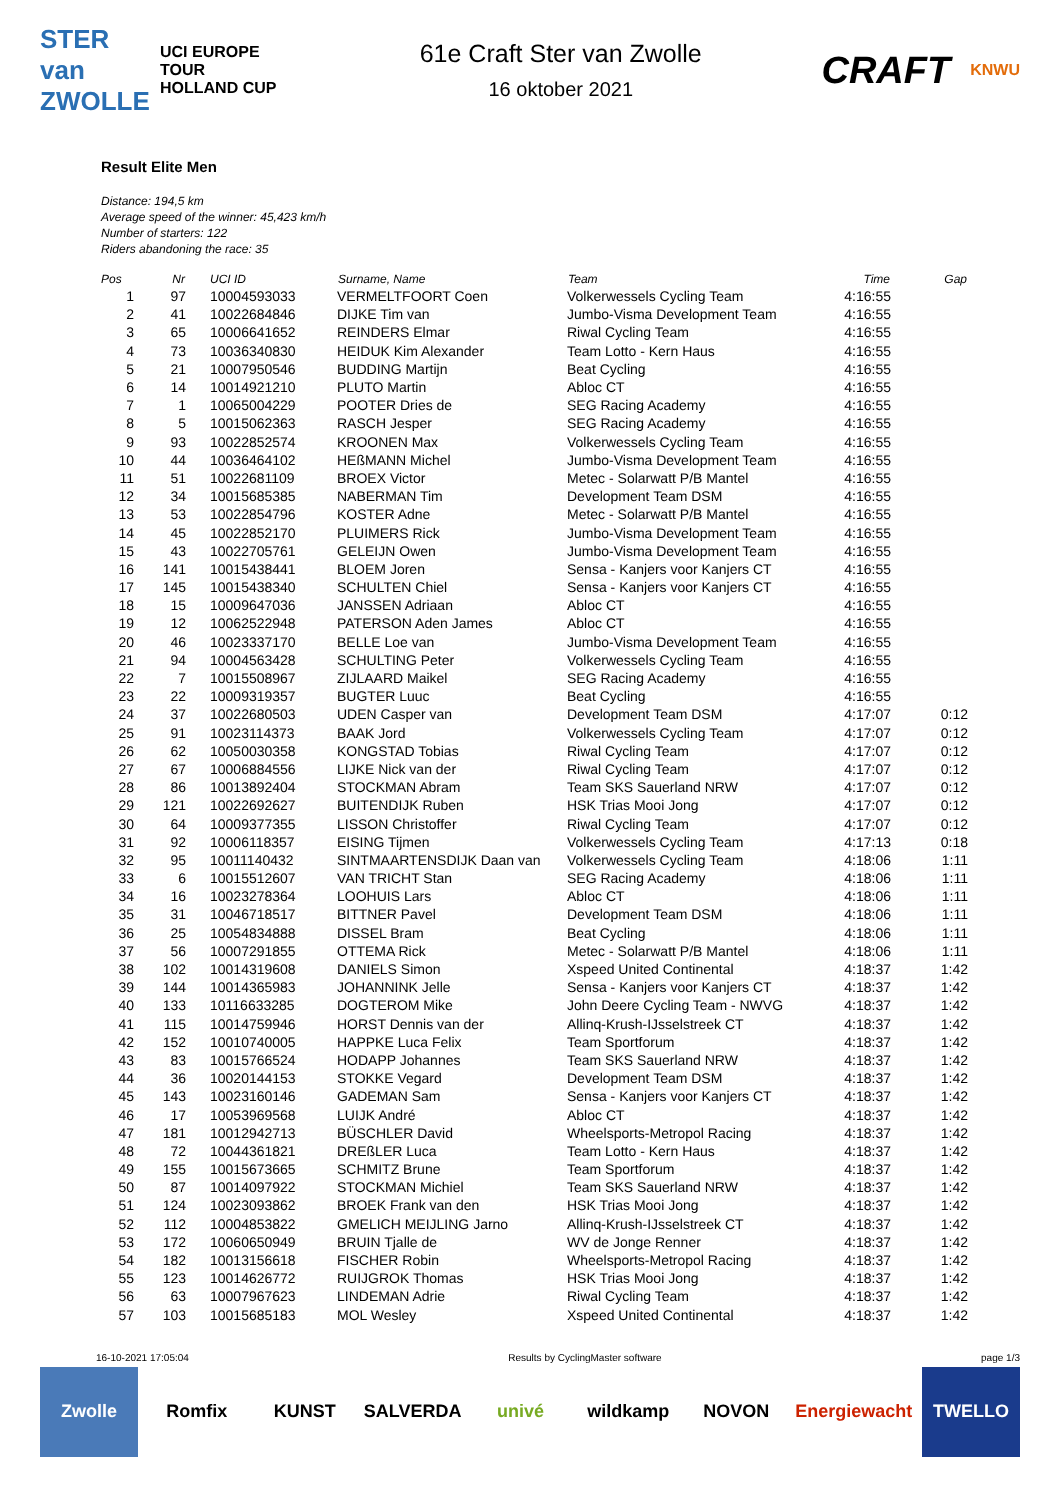STER van ZWOLLE
UCI EUROPE TOUR
HOLLAND CUP
61e Craft Ster van Zwolle
16 oktober 2021
CRAFT
KNWU
Result Elite Men
Distance: 194,5 km
Average speed of the winner: 45,423 km/h
Number of starters: 122
Riders abandoning the race: 35
| Pos | Nr | UCI ID | Surname, Name | Team | Time | Gap |
| --- | --- | --- | --- | --- | --- | --- |
| 1 | 97 | 10004593033 | VERMELTFOORT Coen | Volkerwessels Cycling Team | 4:16:55 | |
| 2 | 41 | 10022684846 | DIJKE Tim van | Jumbo-Visma Development Team | 4:16:55 | |
| 3 | 65 | 10006641652 | REINDERS Elmar | Riwal Cycling Team | 4:16:55 | |
| 4 | 73 | 10036340830 | HEIDUK Kim Alexander | Team Lotto - Kern Haus | 4:16:55 | |
| 5 | 21 | 10007950546 | BUDDING Martijn | Beat Cycling | 4:16:55 | |
| 6 | 14 | 10014921210 | PLUTO Martin | Abloc CT | 4:16:55 | |
| 7 | 1 | 10065004229 | POOTER Dries de | SEG Racing Academy | 4:16:55 | |
| 8 | 5 | 10015062363 | RASCH Jesper | SEG Racing Academy | 4:16:55 | |
| 9 | 93 | 10022852574 | KROONEN Max | Volkerwessels Cycling Team | 4:16:55 | |
| 10 | 44 | 10036464102 | HEßMANN Michel | Jumbo-Visma Development Team | 4:16:55 | |
| 11 | 51 | 10022681109 | BROEX Victor | Metec - Solarwatt P/B Mantel | 4:16:55 | |
| 12 | 34 | 10015685385 | NABERMAN Tim | Development Team DSM | 4:16:55 | |
| 13 | 53 | 10022854796 | KOSTER Adne | Metec - Solarwatt P/B Mantel | 4:16:55 | |
| 14 | 45 | 10022852170 | PLUIMERS Rick | Jumbo-Visma Development Team | 4:16:55 | |
| 15 | 43 | 10022705761 | GELEIJN Owen | Jumbo-Visma Development Team | 4:16:55 | |
| 16 | 141 | 10015438441 | BLOEM Joren | Sensa - Kanjers voor Kanjers CT | 4:16:55 | |
| 17 | 145 | 10015438340 | SCHULTEN Chiel | Sensa - Kanjers voor Kanjers CT | 4:16:55 | |
| 18 | 15 | 10009647036 | JANSSEN Adriaan | Abloc CT | 4:16:55 | |
| 19 | 12 | 10062522948 | PATERSON Aden James | Abloc CT | 4:16:55 | |
| 20 | 46 | 10023337170 | BELLE Loe van | Jumbo-Visma Development Team | 4:16:55 | |
| 21 | 94 | 10004563428 | SCHULTING Peter | Volkerwessels Cycling Team | 4:16:55 | |
| 22 | 7 | 10015508967 | ZIJLAARD Maikel | SEG Racing Academy | 4:16:55 | |
| 23 | 22 | 10009319357 | BUGTER Luuc | Beat Cycling | 4:16:55 | |
| 24 | 37 | 10022680503 | UDEN Casper van | Development Team DSM | 4:17:07 | 0:12 |
| 25 | 91 | 10023114373 | BAAK Jord | Volkerwessels Cycling Team | 4:17:07 | 0:12 |
| 26 | 62 | 10050030358 | KONGSTAD Tobias | Riwal Cycling Team | 4:17:07 | 0:12 |
| 27 | 67 | 10006884556 | LIJKE Nick van der | Riwal Cycling Team | 4:17:07 | 0:12 |
| 28 | 86 | 10013892404 | STOCKMAN Abram | Team SKS Sauerland NRW | 4:17:07 | 0:12 |
| 29 | 121 | 10022692627 | BUITENDIJK Ruben | HSK Trias Mooi Jong | 4:17:07 | 0:12 |
| 30 | 64 | 10009377355 | LISSON Christoffer | Riwal Cycling Team | 4:17:07 | 0:12 |
| 31 | 92 | 10006118357 | EISING Tijmen | Volkerwessels Cycling Team | 4:17:13 | 0:18 |
| 32 | 95 | 10011140432 | SINTMAARTENSDIJK Daan van | Volkerwessels Cycling Team | 4:18:06 | 1:11 |
| 33 | 6 | 10015512607 | VAN TRICHT Stan | SEG Racing Academy | 4:18:06 | 1:11 |
| 34 | 16 | 10023278364 | LOOHUIS Lars | Abloc CT | 4:18:06 | 1:11 |
| 35 | 31 | 10046718517 | BITTNER Pavel | Development Team DSM | 4:18:06 | 1:11 |
| 36 | 25 | 10054834888 | DISSEL Bram | Beat Cycling | 4:18:06 | 1:11 |
| 37 | 56 | 10007291855 | OTTEMA Rick | Metec - Solarwatt P/B Mantel | 4:18:06 | 1:11 |
| 38 | 102 | 10014319608 | DANIELS Simon | Xspeed United Continental | 4:18:37 | 1:42 |
| 39 | 144 | 10014365983 | JOHANNINK Jelle | Sensa - Kanjers voor Kanjers CT | 4:18:37 | 1:42 |
| 40 | 133 | 10116633285 | DOGTEROM Mike | John Deere Cycling Team - NWVG | 4:18:37 | 1:42 |
| 41 | 115 | 10014759946 | HORST Dennis van der | Allinq-Krush-IJsselstreek CT | 4:18:37 | 1:42 |
| 42 | 152 | 10010740005 | HAPPKE Luca Felix | Team Sportforum | 4:18:37 | 1:42 |
| 43 | 83 | 10015766524 | HODAPP Johannes | Team SKS Sauerland NRW | 4:18:37 | 1:42 |
| 44 | 36 | 10020144153 | STOKKE Vegard | Development Team DSM | 4:18:37 | 1:42 |
| 45 | 143 | 10023160146 | GADEMAN Sam | Sensa - Kanjers voor Kanjers CT | 4:18:37 | 1:42 |
| 46 | 17 | 10053969568 | LUIJK André | Abloc CT | 4:18:37 | 1:42 |
| 47 | 181 | 10012942713 | BÜSCHLER David | Wheelsports-Metropol Racing | 4:18:37 | 1:42 |
| 48 | 72 | 10044361821 | DREßLER Luca | Team Lotto - Kern Haus | 4:18:37 | 1:42 |
| 49 | 155 | 10015673665 | SCHMITZ Brune | Team Sportforum | 4:18:37 | 1:42 |
| 50 | 87 | 10014097922 | STOCKMAN Michiel | Team SKS Sauerland NRW | 4:18:37 | 1:42 |
| 51 | 124 | 10023093862 | BROEK Frank van den | HSK Trias Mooi Jong | 4:18:37 | 1:42 |
| 52 | 112 | 10004853822 | GMELICH MEIJLING Jarno | Allinq-Krush-IJsselstreek CT | 4:18:37 | 1:42 |
| 53 | 172 | 10060650949 | BRUIN Tjalle de | WV de Jonge Renner | 4:18:37 | 1:42 |
| 54 | 182 | 10013156618 | FISCHER Robin | Wheelsports-Metropol Racing | 4:18:37 | 1:42 |
| 55 | 123 | 10014626772 | RUIJGROK Thomas | HSK Trias Mooi Jong | 4:18:37 | 1:42 |
| 56 | 63 | 10007967623 | LINDEMAN Adrie | Riwal Cycling Team | 4:18:37 | 1:42 |
| 57 | 103 | 10015685183 | MOL Wesley | Xspeed United Continental | 4:18:37 | 1:42 |
16-10-2021 17:05:04 Results by CyclingMaster software page 1/3
Zwolle Romfix KUNST SALVERDA univé wildkamp NOVON Energiewacht TWELLO